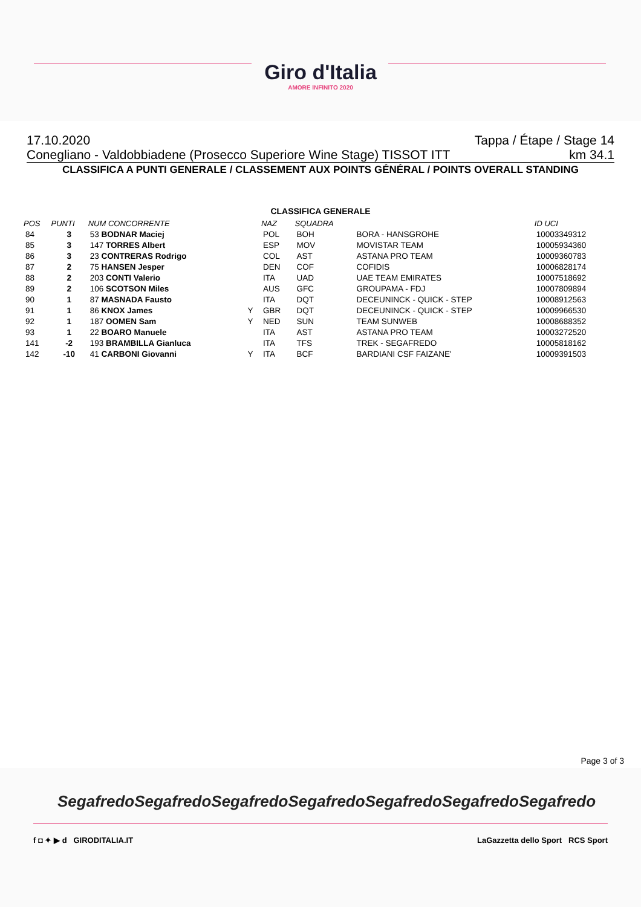Giro d'Italia AMORE INFINITO 2020
17.10.2020 Tappa / Étape / Stage 14
Conegliano - Valdobbiadene (Prosecco Superiore Wine Stage) TISSOT ITT km 34.1
CLASSIFICA A PUNTI GENERALE / CLASSEMENT AUX POINTS GÉNÉRAL / POINTS OVERALL STANDING
CLASSIFICA GENERALE
| POS | PUNTI | NUM CONCORRENTE | | NAZ | SQUADRA | | ID UCI |
| --- | --- | --- | --- | --- | --- | --- | --- |
| 84 | 3 | 53 BODNAR Maciej | | POL | BOH | BORA - HANSGROHE | 10003349312 |
| 85 | 3 | 147 TORRES Albert | | ESP | MOV | MOVISTAR TEAM | 10005934360 |
| 86 | 3 | 23 CONTRERAS Rodrigo | | COL | AST | ASTANA PRO TEAM | 10009360783 |
| 87 | 2 | 75 HANSEN Jesper | | DEN | COF | COFIDIS | 10006828174 |
| 88 | 2 | 203 CONTI Valerio | | ITA | UAD | UAE TEAM EMIRATES | 10007518692 |
| 89 | 2 | 106 SCOTSON Miles | | AUS | GFC | GROUPAMA - FDJ | 10007809894 |
| 90 | 1 | 87 MASNADA Fausto | | ITA | DQT | DECEUNINCK - QUICK - STEP | 10008912563 |
| 91 | 1 | 86 KNOX James | Y | GBR | DQT | DECEUNINCK - QUICK - STEP | 10009966530 |
| 92 | 1 | 187 OOMEN Sam | Y | NED | SUN | TEAM SUNWEB | 10008688352 |
| 93 | 1 | 22 BOARO Manuele | | ITA | AST | ASTANA PRO TEAM | 10003272520 |
| 141 | -2 | 193 BRAMBILLA Gianluca | | ITA | TFS | TREK - SEGAFREDO | 10005818162 |
| 142 | -10 | 41 CARBONI Giovanni | Y | ITA | BCF | BARDIANI CSF FAIZANE' | 10009391503 |
Page 3 of 3
Segafredo Segafredo Segafredo Segafredo Segafredo Segafredo Segafredo
f ◘ ✦ ▶ d GIRODITALIA.IT LaGazzetta dello Sport RCS Sport